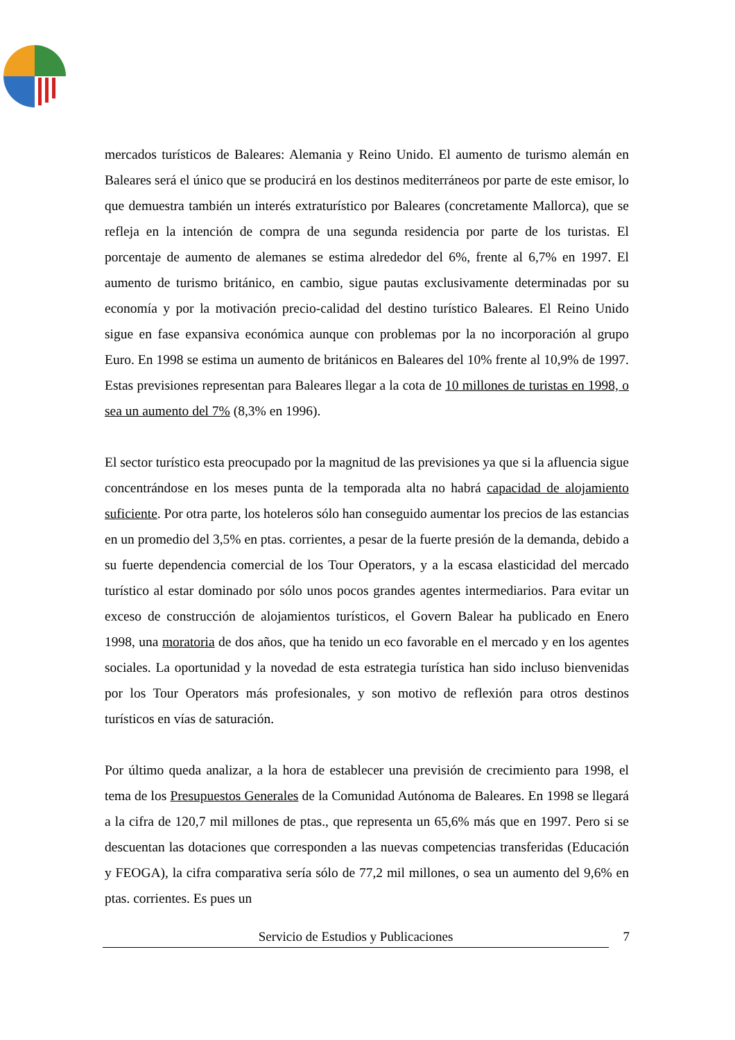mercados turísticos de Baleares: Alemania y Reino Unido. El aumento de turismo alemán en Baleares será el único que se producirá en los destinos mediterráneos por parte de este emisor, lo que demuestra también un interés extraturístico por Baleares (concretamente Mallorca), que se refleja en la intención de compra de una segunda residencia por parte de los turistas. El porcentaje de aumento de alemanes se estima alrededor del 6%, frente al 6,7% en 1997. El aumento de turismo británico, en cambio, sigue pautas exclusivamente determinadas por su economía y por la motivación precio-calidad del destino turístico Baleares. El Reino Unido sigue en fase expansiva económica aunque con problemas por la no incorporación al grupo Euro. En 1998 se estima un aumento de británicos en Baleares del 10% frente al 10,9% de 1997. Estas previsiones representan para Baleares llegar a la cota de 10 millones de turistas en 1998, o sea un aumento del 7% (8,3% en 1996).
El sector turístico esta preocupado por la magnitud de las previsiones ya que si la afluencia sigue concentrándose en los meses punta de la temporada alta no habrá capacidad de alojamiento suficiente. Por otra parte, los hoteleros sólo han conseguido aumentar los precios de las estancias en un promedio del 3,5% en ptas. corrientes, a pesar de la fuerte presión de la demanda, debido a su fuerte dependencia comercial de los Tour Operators, y a la escasa elasticidad del mercado turístico al estar dominado por sólo unos pocos grandes agentes intermediarios. Para evitar un exceso de construcción de alojamientos turísticos, el Govern Balear ha publicado en Enero 1998, una moratoria de dos años, que ha tenido un eco favorable en el mercado y en los agentes sociales. La oportunidad y la novedad de esta estrategia turística han sido incluso bienvenidas por los Tour Operators más profesionales, y son motivo de reflexión para otros destinos turísticos en vías de saturación.
Por último queda analizar, a la hora de establecer una previsión de crecimiento para 1998, el tema de los Presupuestos Generales de la Comunidad Autónoma de Baleares. En 1998 se llegará a la cifra de 120,7 mil millones de ptas., que representa un 65,6% más que en 1997. Pero si se descuentan las dotaciones que corresponden a las nuevas competencias transferidas (Educación y FEOGA), la cifra comparativa sería sólo de 77,2 mil millones, o sea un aumento del 9,6% en ptas. corrientes. Es pues un
Servicio de Estudios y Publicaciones
7